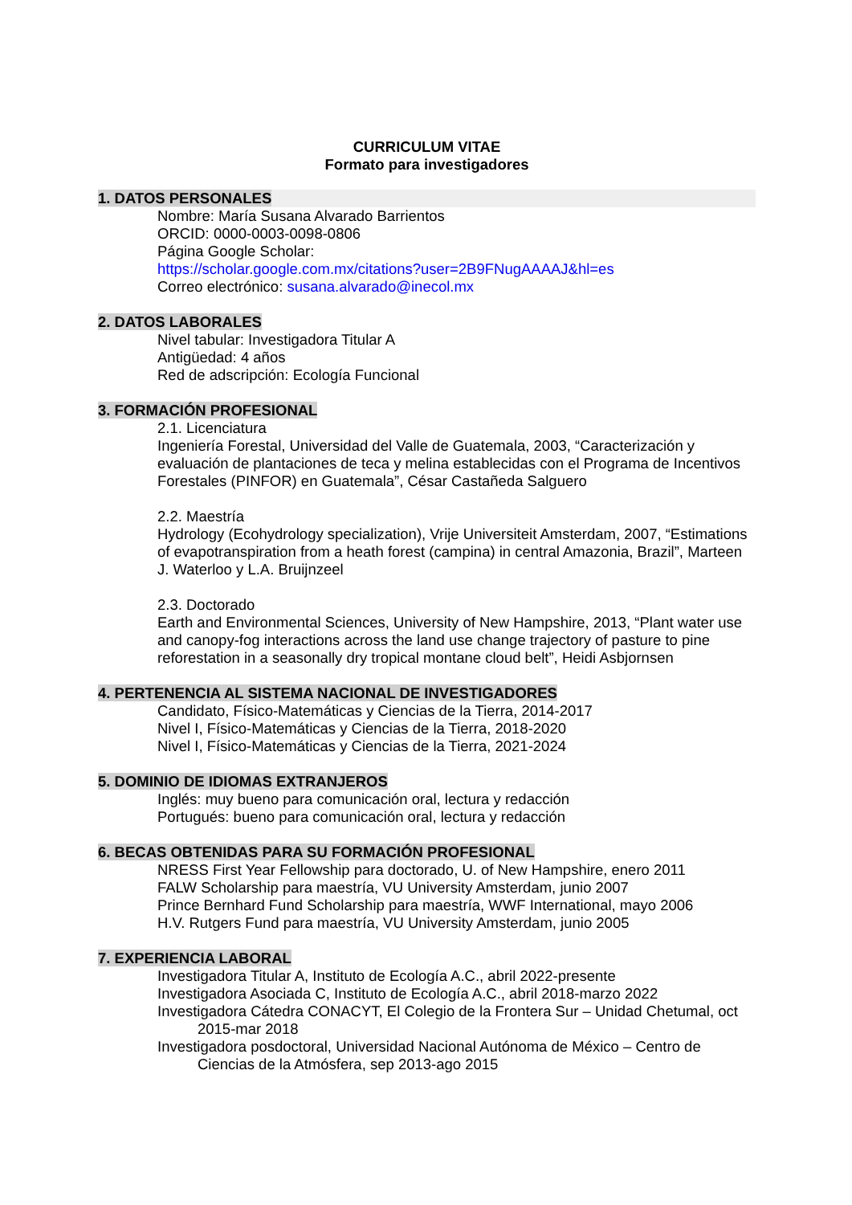CURRICULUM VITAE
Formato para investigadores
1. DATOS PERSONALES
Nombre: María Susana Alvarado Barrientos
ORCID: 0000-0003-0098-0806
Página Google Scholar:
https://scholar.google.com.mx/citations?user=2B9FNugAAAAJ&hl=es
Correo electrónico: susana.alvarado@inecol.mx
2. DATOS LABORALES
Nivel tabular: Investigadora Titular A
Antigüedad: 4 años
Red de adscripción: Ecología Funcional
3. FORMACIÓN PROFESIONAL
2.1. Licenciatura
Ingeniería Forestal, Universidad del Valle de Guatemala, 2003, “Caracterización y evaluación de plantaciones de teca y melina establecidas con el Programa de Incentivos Forestales (PINFOR) en Guatemala”, César Castañeda Salguero
2.2. Maestría
Hydrology (Ecohydrology specialization), Vrije Universiteit Amsterdam, 2007, “Estimations of evapotranspiration from a heath forest (campina) in central Amazonia, Brazil”, Marteen J. Waterloo y L.A. Bruijnzeel
2.3. Doctorado
Earth and Environmental Sciences, University of New Hampshire, 2013, “Plant water use and canopy-fog interactions across the land use change trajectory of pasture to pine reforestation in a seasonally dry tropical montane cloud belt”, Heidi Asbjornsen
4. PERTENENCIA AL SISTEMA NACIONAL DE INVESTIGADORES
Candidato, Físico-Matemáticas y Ciencias de la Tierra, 2014-2017
Nivel I, Físico-Matemáticas y Ciencias de la Tierra, 2018-2020
Nivel I, Físico-Matemáticas y Ciencias de la Tierra, 2021-2024
5. DOMINIO DE IDIOMAS EXTRANJEROS
Inglés: muy bueno para comunicación oral, lectura y redacción
Portugués: bueno para comunicación oral, lectura y redacción
6. BECAS OBTENIDAS PARA SU FORMACIÓN PROFESIONAL
NRESS First Year Fellowship para doctorado, U. of New Hampshire, enero 2011
FALW Scholarship para maestría, VU University Amsterdam, junio 2007
Prince Bernhard Fund Scholarship para maestría, WWF International, mayo 2006
H.V. Rutgers Fund para maestría, VU University Amsterdam, junio 2005
7. EXPERIENCIA LABORAL
Investigadora Titular A, Instituto de Ecología A.C., abril 2022-presente
Investigadora Asociada C, Instituto de Ecología A.C., abril 2018-marzo 2022
Investigadora Cátedra CONACYT, El Colegio de la Frontera Sur – Unidad Chetumal, oct 2015-mar 2018
Investigadora posdoctoral, Universidad Nacional Autónoma de México – Centro de Ciencias de la Atmósfera, sep 2013-ago 2015